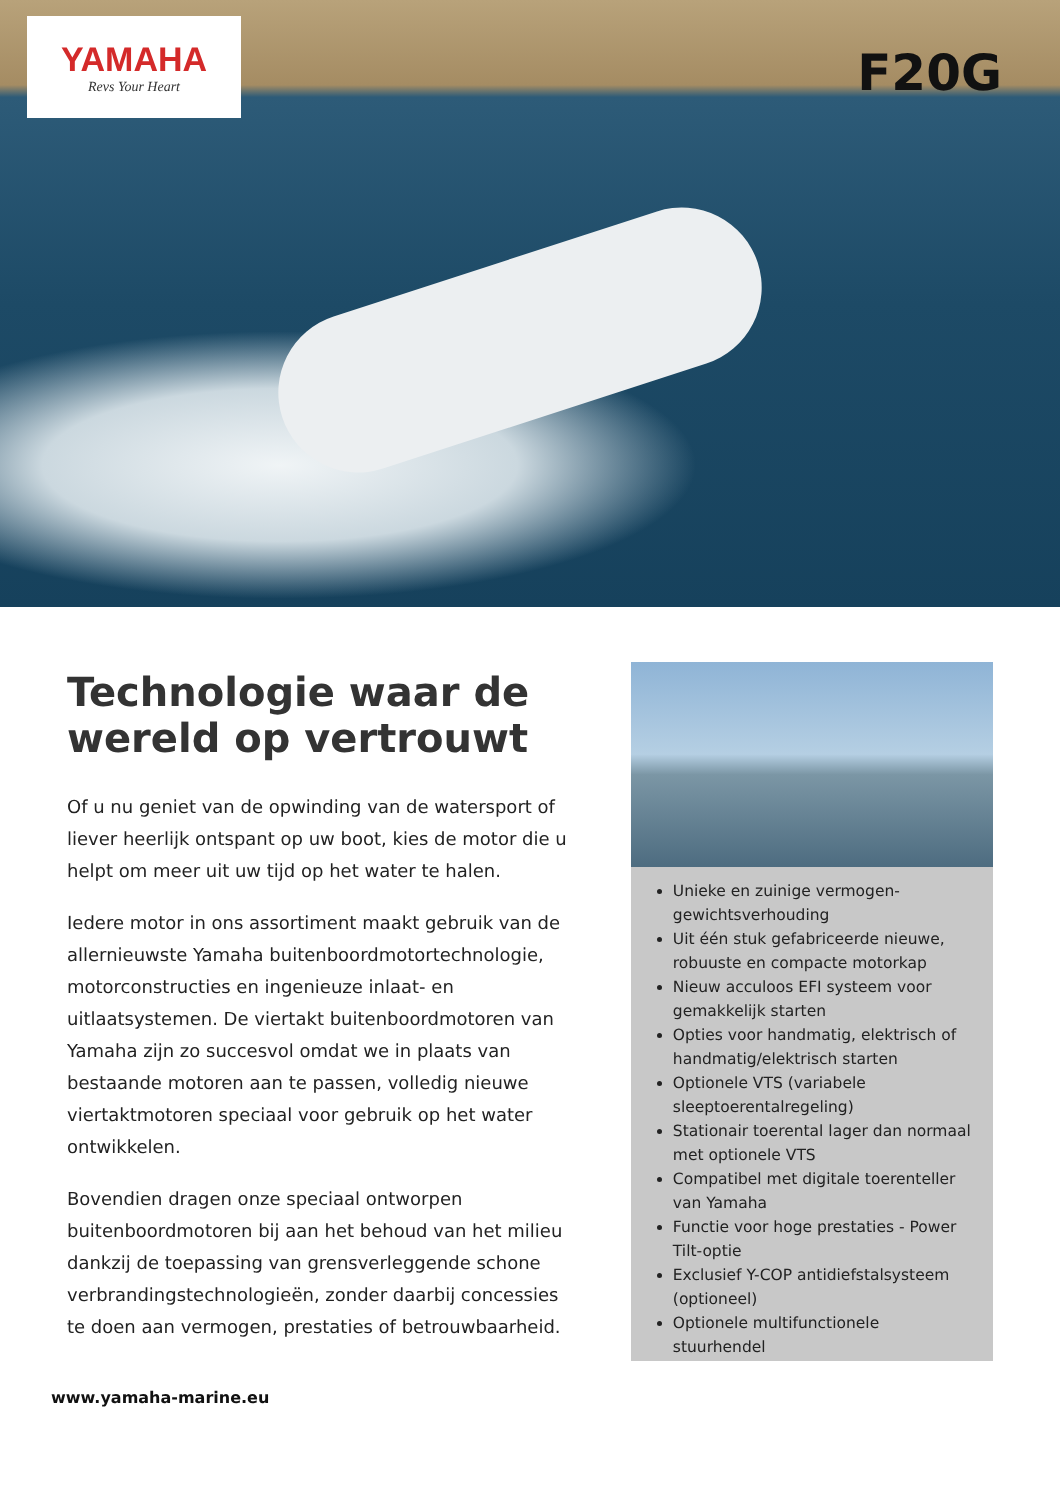YAMAHA
Revs Your Heart
F20G
Technologie waar de wereld op vertrouwt
Of u nu geniet van de opwinding van de watersport of liever heerlijk ontspant op uw boot, kies de motor die u helpt om meer uit uw tijd op het water te halen.
Iedere motor in ons assortiment maakt gebruik van de allernieuwste Yamaha buitenboordmotortechnologie, motorconstructies en ingenieuze inlaat- en uitlaatsystemen. De viertakt buitenboordmotoren van Yamaha zijn zo succesvol omdat we in plaats van bestaande motoren aan te passen, volledig nieuwe viertaktmotoren speciaal voor gebruik op het water ontwikkelen.
Bovendien dragen onze speciaal ontworpen buitenboordmotoren bij aan het behoud van het milieu dankzij de toepassing van grensverleggende schone verbrandingstechnologieën, zonder daarbij concessies te doen aan vermogen, prestaties of betrouwbaarheid.
Unieke en zuinige vermogen-gewichtsverhouding
Uit één stuk gefabriceerde nieuwe, robuuste en compacte motorkap
Nieuw acculoos EFI systeem voor gemakkelijk starten
Opties voor handmatig, elektrisch of handmatig/elektrisch starten
Optionele VTS (variabele sleeptoerentalregeling)
Stationair toerental lager dan normaal met optionele VTS
Compatibel met digitale toerenteller van Yamaha
Functie voor hoge prestaties - Power Tilt-optie
Exclusief Y-COP antidiefstalsysteem (optioneel)
Optionele multifunctionele stuurhendel
www.yamaha-marine.eu